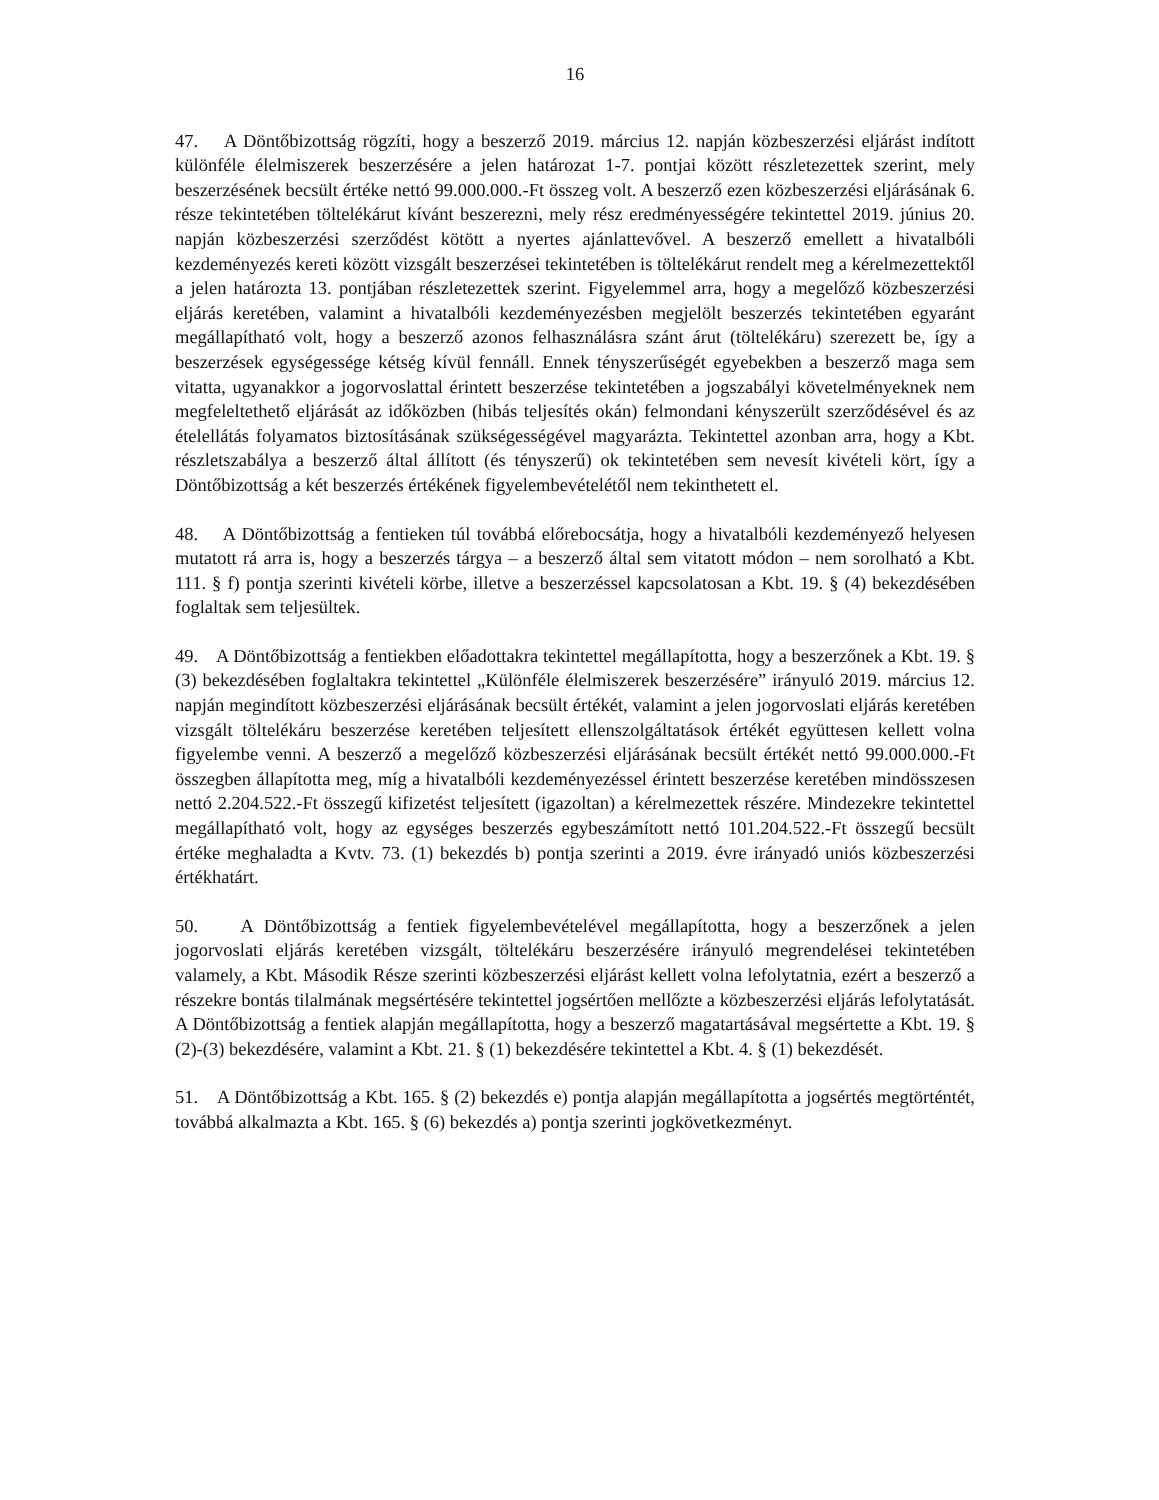16
47. A Döntőbizottság rögzíti, hogy a beszerző 2019. március 12. napján közbeszerzési eljárást indított különféle élelmiszerek beszerzésére a jelen határozat 1-7. pontjai között részletezettek szerint, mely beszerzésének becsült értéke nettó 99.000.000.-Ft összeg volt. A beszerző ezen közbeszerzési eljárásának 6. része tekintetében töltelékárut kívánt beszerezni, mely rész eredményességére tekintettel 2019. június 20. napján közbeszerzési szerződést kötött a nyertes ajánlattevővel. A beszerző emellett a hivatalbóli kezdeményezés kereti között vizsgált beszerzései tekintetében is töltelékárut rendelt meg a kérelmezettektől a jelen határozta 13. pontjában részletezettek szerint. Figyelemmel arra, hogy a megelőző közbeszerzési eljárás keretében, valamint a hivatalbóli kezdeményezésben megjelölt beszerzés tekintetében egyaránt megállapítható volt, hogy a beszerző azonos felhasználásra szánt árut (töltelékáru) szerezett be, így a beszerzések egységessége kétség kívül fennáll. Ennek tényszerűségét egyebekben a beszerző maga sem vitatta, ugyanakkor a jogorvoslattal érintett beszerzése tekintetében a jogszabályi követelményeknek nem megfeleltethető eljárását az időközben (hibás teljesítés okán) felmondani kényszerült szerződésével és az ételellátás folyamatos biztosításának szükségességével magyarázta. Tekintettel azonban arra, hogy a Kbt. részletszabálya a beszerző által állított (és tényszerű) ok tekintetében sem nevesít kivételi kört, így a Döntőbizottság a két beszerzés értékének figyelembevételétől nem tekinthetett el.
48. A Döntőbizottság a fentieken túl továbbá előrebocsátja, hogy a hivatalbóli kezdeményező helyesen mutatott rá arra is, hogy a beszerzés tárgya – a beszerző által sem vitatott módon – nem sorolható a Kbt. 111. § f) pontja szerinti kivételi körbe, illetve a beszerzéssel kapcsolatosan a Kbt. 19. § (4) bekezdésében foglaltak sem teljesültek.
49. A Döntőbizottság a fentiekben előadottakra tekintettel megállapította, hogy a beszerzőnek a Kbt. 19. § (3) bekezdésében foglaltakra tekintettel „Különféle élelmiszerek beszerzésére” irányuló 2019. március 12. napján megindított közbeszerzési eljárásának becsült értékét, valamint a jelen jogorvoslati eljárás keretében vizsgált töltelékáru beszerzése keretében teljesített ellenszolgáltatások értékét együttesen kellett volna figyelembe venni. A beszerző a megelőző közbeszerzési eljárásának becsült értékét nettó 99.000.000.-Ft összegben állapította meg, míg a hivatalbóli kezdeményezéssel érintett beszerzése keretében mindösszesen nettó 2.204.522.-Ft összegű kifizetést teljesített (igazoltan) a kérelmezettek részére. Mindezekre tekintettel megállapítható volt, hogy az egységes beszerzés egybeszámított nettó 101.204.522.-Ft összegű becsült értéke meghaladta a Kvtv. 73. (1) bekezdés b) pontja szerinti a 2019. évre irányadó uniós közbeszerzési értékhatárt.
50. A Döntőbizottság a fentiek figyelembevételével megállapította, hogy a beszerzőnek a jelen jogorvoslati eljárás keretében vizsgált, töltelékáru beszerzésére irányuló megrendelései tekintetében valamely, a Kbt. Második Része szerinti közbeszerzési eljárást kellett volna lefolytatnia, ezért a beszerző a részekre bontás tilalmának megsértésére tekintettel jogsértően mellőzte a közbeszerzési eljárás lefolytatását. A Döntőbizottság a fentiek alapján megállapította, hogy a beszerző magatartásával megsértette a Kbt. 19. § (2)-(3) bekezdésére, valamint a Kbt. 21. § (1) bekezdésére tekintettel a Kbt. 4. § (1) bekezdését.
51. A Döntőbizottság a Kbt. 165. § (2) bekezdés e) pontja alapján megállapította a jogsértés megtörténtét, továbbá alkalmazta a Kbt. 165. § (6) bekezdés a) pontja szerinti jogkövetkezményt.